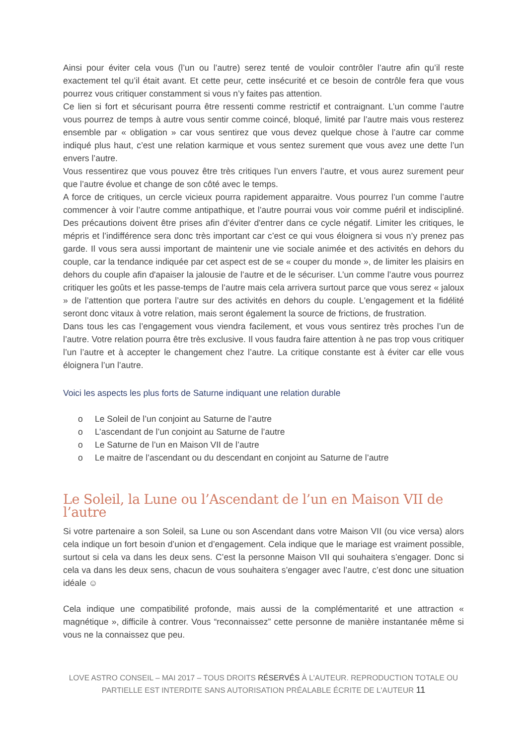Ainsi pour éviter cela vous (l’un ou l’autre) serez tenté de vouloir contrôler l’autre afin qu’il reste exactement tel qu’il était avant. Et cette peur, cette insécurité et ce besoin de contrôle fera que vous pourrez vous critiquer constamment si vous n’y faites pas attention.
Ce lien si fort et sécurisant pourra être ressenti comme restrictif et contraignant. L’un comme l’autre vous pourrez de temps à autre vous sentir comme coincé, bloqué, limité par l’autre mais vous resterez ensemble par « obligation » car vous sentirez que vous devez quelque chose à l’autre car comme indiqué plus haut, c’est une relation karmique et vous sentez surement que vous avez une dette l’un envers l’autre.
Vous ressentirez que vous pouvez être très critiques l’un envers l’autre, et vous aurez surement peur que l’autre évolue et change de son côté avec le temps.
A force de critiques, un cercle vicieux pourra rapidement apparaitre. Vous pourrez l’un comme l’autre commencer à voir l’autre comme antipathique, et l’autre pourrai vous voir comme puéril et indiscipliné. Des précautions doivent être prises afin d’éviter d'entrer dans ce cycle négatif. Limiter les critiques, le mépris et l’indifférence sera donc très important car c’est ce qui vous éloignera si vous n’y prenez pas garde. Il vous sera aussi important de maintenir une vie sociale animée et des activités en dehors du couple, car la tendance indiquée par cet aspect est de se « couper du monde », de limiter les plaisirs en dehors du couple afin d'apaiser la jalousie de l’autre et de le sécuriser. L’un comme l’autre vous pourrez critiquer les goûts et les passe-temps de l’autre mais cela arrivera surtout parce que vous serez « jaloux » de l’attention que portera l’autre sur des activités en dehors du couple. L'engagement et la fidélité seront donc vitaux à votre relation, mais seront également la source de frictions, de frustration.
Dans tous les cas l’engagement vous viendra facilement, et vous vous sentirez très proches l’un de l’autre. Votre relation pourra être très exclusive. Il vous faudra faire attention à ne pas trop vous critiquer l’un l’autre et à accepter le changement chez l’autre. La critique constante est à éviter car elle vous éloignera l’un l’autre.
Voici les aspects les plus forts de Saturne indiquant une relation durable
o Le Soleil de l’un conjoint au Saturne de l’autre
o L’ascendant de l’un conjoint au Saturne de l’autre
o Le Saturne de l’un en Maison VII de l’autre
o Le maitre de l’ascendant ou du descendant en conjoint au Saturne de l’autre
Le Soleil, la Lune ou l’Ascendant de l’un en Maison VII de l’autre
Si votre partenaire a son Soleil, sa Lune ou son Ascendant dans votre Maison VII (ou vice versa) alors cela indique un fort besoin d’union et d’engagement. Cela indique que le mariage est vraiment possible, surtout si cela va dans les deux sens. C’est la personne Maison VII qui souhaitera s’engager. Donc si cela va dans les deux sens, chacun de vous souhaitera s’engager avec l’autre, c’est donc une situation idéale ☺
Cela indique une compatibilité profonde, mais aussi de la complémentarité et une attraction « magnétique », difficile à contrer. Vous “reconnaissez” cette personne de manière instantanée même si vous ne la connaissez que peu.
LOVE ASTRO CONSEIL – MAI 2017 – TOUS DROITS RÉSERVÉS À L'AUTEUR. REPRODUCTION TOTALE OU
PARTIELLE EST INTERDITE SANS AUTORISATION PRÉALABLE ÉCRITE DE L'AUTEUR 11